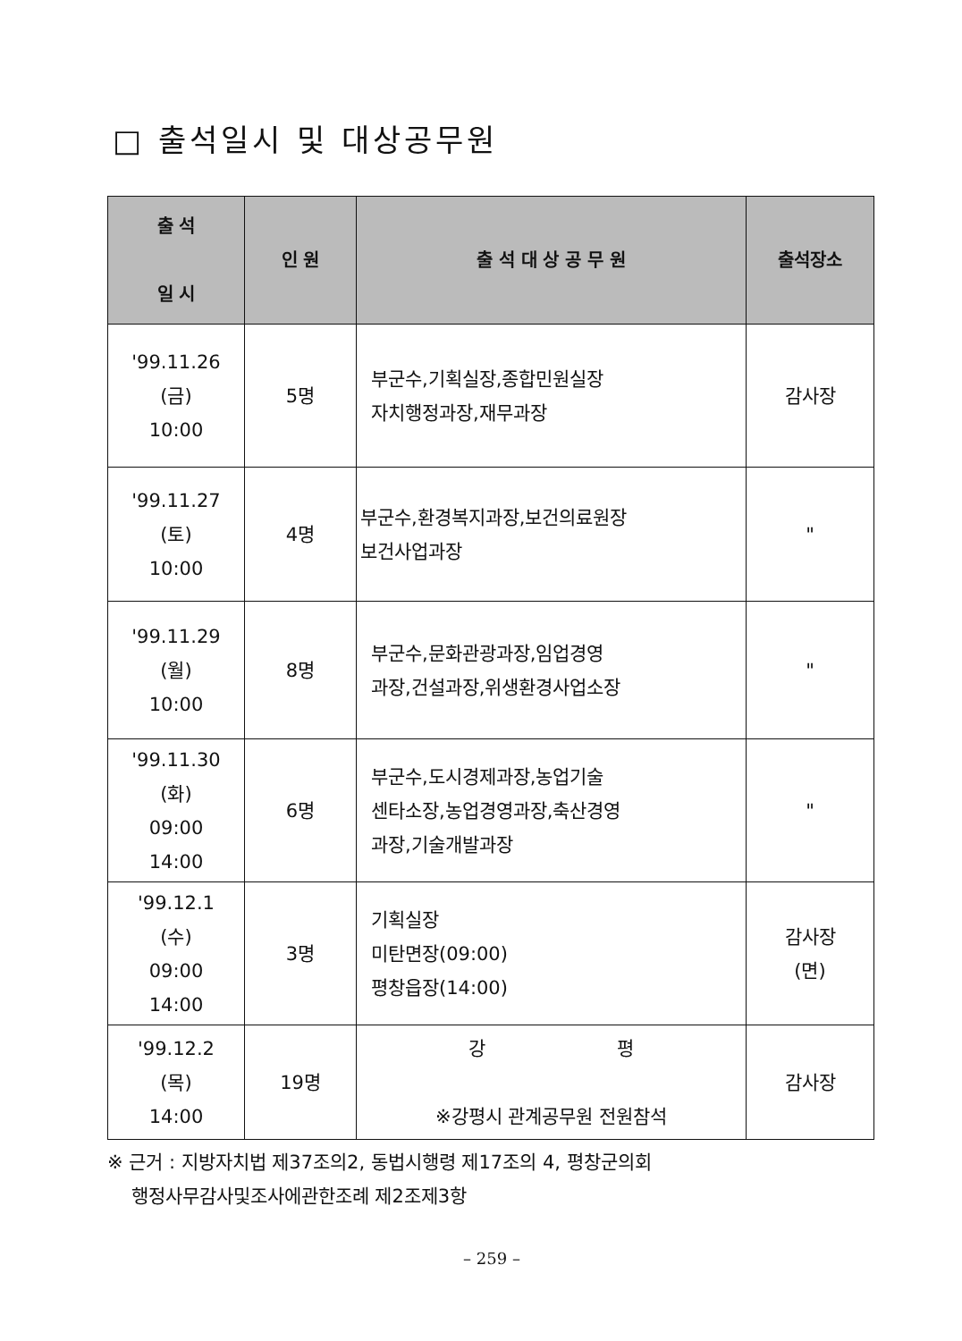□ 출석일시 및 대상공무원
| 출 석 일 시 | 인 원 | 출 석 대 상 공 무 원 | 출석장소 |
| --- | --- | --- | --- |
| '99.11.26 (금) 10:00 | 5명 | 부군수,기획실장,종합민원실장 자치행정과장,재무과장 | 감사장 |
| '99.11.27 (토) 10:00 | 4명 | 부군수,환경복지과장,보건의료원장 보건사업과장 | " |
| '99.11.29 (월) 10:00 | 8명 | 부군수,문화관광과장,임업경영 과장,건설과장,위생환경사업소장 | " |
| '99.11.30 (화) 09:00 14:00 | 6명 | 부군수,도시경제과장,농업기술 센타소장,농업경영과장,축산경영 과장,기술개발과장 | " |
| '99.12.1 (수) 09:00 14:00 | 3명 | 기획실장 미탄면장(09:00) 평창읍장(14:00) | 감사장 (면) |
| '99.12.2 (목) 14:00 | 19명 | 강 평 ※강평시 관계공무원 전원참석 | 감사장 |
※ 근거 : 지방자치법 제37조의2, 동법시행령 제17조의 4, 평창군의회
행정사무감사및조사에관한조례 제2조제3항
– 259 –